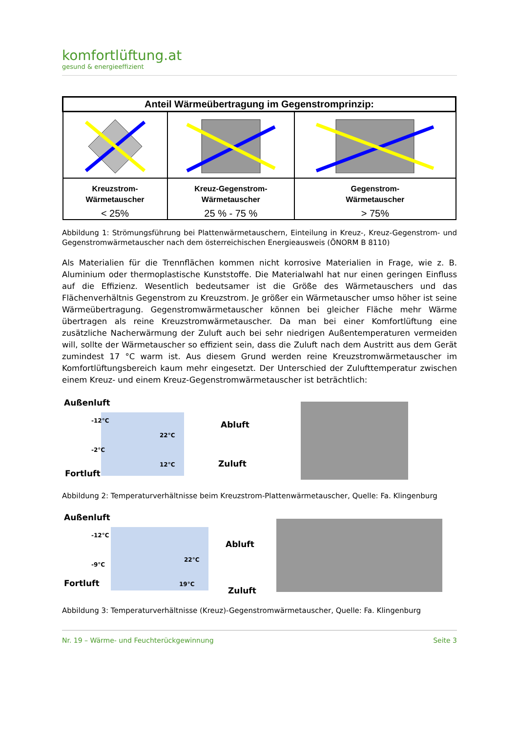komfortlüftung.at
gesund & energieeffizient
| Anteil Wärmeübertragung im Gegenstromprinzip: | | |
| --- | --- | --- |
| Kreuzstrom- Wärmetauscher < 25% | Kreuz-Gegenstrom- Wärmetauscher 25 % - 75 % | Gegenstrom- Wärmetauscher > 75% |
Abbildung 1: Strömungsführung bei Plattenwärmetauschern, Einteilung in Kreuz-, Kreuz-Gegenstrom- und Gegenstromwärmetauscher nach dem österreichischen Energieausweis (ÖNORM B 8110)
Als Materialien für die Trennflächen kommen nicht korrosive Materialien in Frage, wie z. B. Aluminium oder thermoplastische Kunststoffe. Die Materialwahl hat nur einen geringen Einfluss auf die Effizienz. Wesentlich bedeutsamer ist die Größe des Wärmetauschers und das Flächenverhältnis Gegenstrom zu Kreuzstrom. Je größer ein Wärmetauscher umso höher ist seine Wärmeübertragung. Gegenstromwärmetauscher können bei gleicher Fläche mehr Wärme übertragen als reine Kreuzstromwärmetauscher. Da man bei einer Komfortlüftung eine zusätzliche Nacherwärmung der Zuluft auch bei sehr niedrigen Außentemperaturen vermeiden will, sollte der Wärmetauscher so effizient sein, dass die Zuluft nach dem Austritt aus dem Gerät zumindest 17 °C warm ist. Aus diesem Grund werden reine Kreuzstromwärmetauscher im Komfortlüftungsbereich kaum mehr eingesetzt. Der Unterschied der Zulufttemperatur zwischen einem Kreuz- und einem Kreuz-Gegenstromwärmetauscher ist beträchtlich:
Außenluft
-12°C
-2°C
22°C
12°C
Abluft
Zuluft
Fortluft
Abbildung 2: Temperaturverhältnisse beim Kreuzstrom-Plattenwärmetauscher, Quelle: Fa. Klingenburg
Außenluft
-12°C
-9°C
22°C
19°C
Abluft
Zuluft
Fortluft
Abbildung 3: Temperaturverhältnisse (Kreuz)-Gegenstromwärmetauscher, Quelle: Fa. Klingenburg
Nr. 19 – Wärme- und Feuchterückgewinnung Seite 3